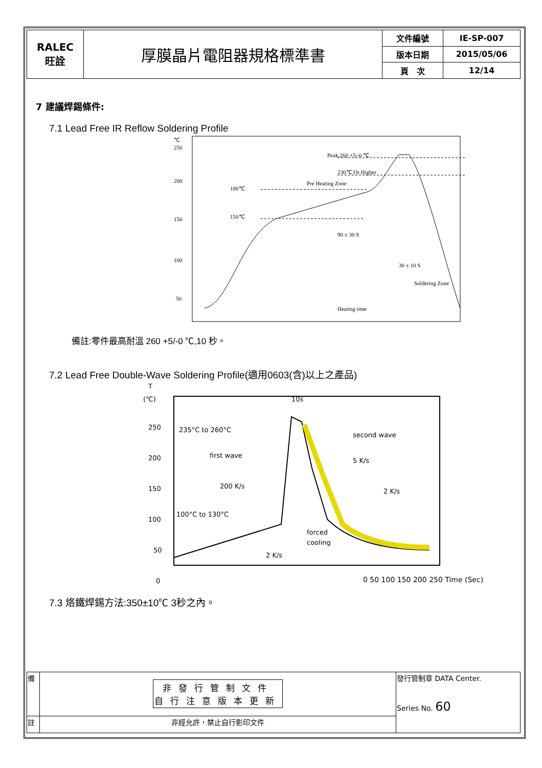| RALEC 旺詮 | 厚膜晶片電阻器規格標準書 | 文件編號 | IE-SP-007 |
| | | 版本日期 | 2015/05/06 |
| | | 頁 次 | 12/14 |
7 建議焊錫條件:
7.1 Lead Free IR Reflow Soldering Profile
℃
250
200
150
100
50
180℃
150℃
Pre Heating Zone
Peak:260 +5/-0 ℃
230℃ Or Higher
90 ± 30 S
30 ± 10 S
Soldering Zone
Heating time
備註:零件最高耐溫 260 +5/-0 ℃,10 秒。
7.2 Lead Free Double-Wave Soldering Profile(適用0603(含)以上之產品)
T
(℃)
250
200
150
100
50
0
10s
235°C to 260°C
first wave
second wave
5 K/s
200 K/s
2 K/s
100°C to 130°C
forced
cooling
2 K/s
0 50 100 150 200 250 Time (Sec)
7.3 烙鐵焊錫方法:350±10℃ 3秒之內。
| 備 | 非發行管制文件 自行注意版本更新 | 發行管制章 DATA Center. Series No. 60 |
| 註 | 非經允許，禁止自行影印文件 | |